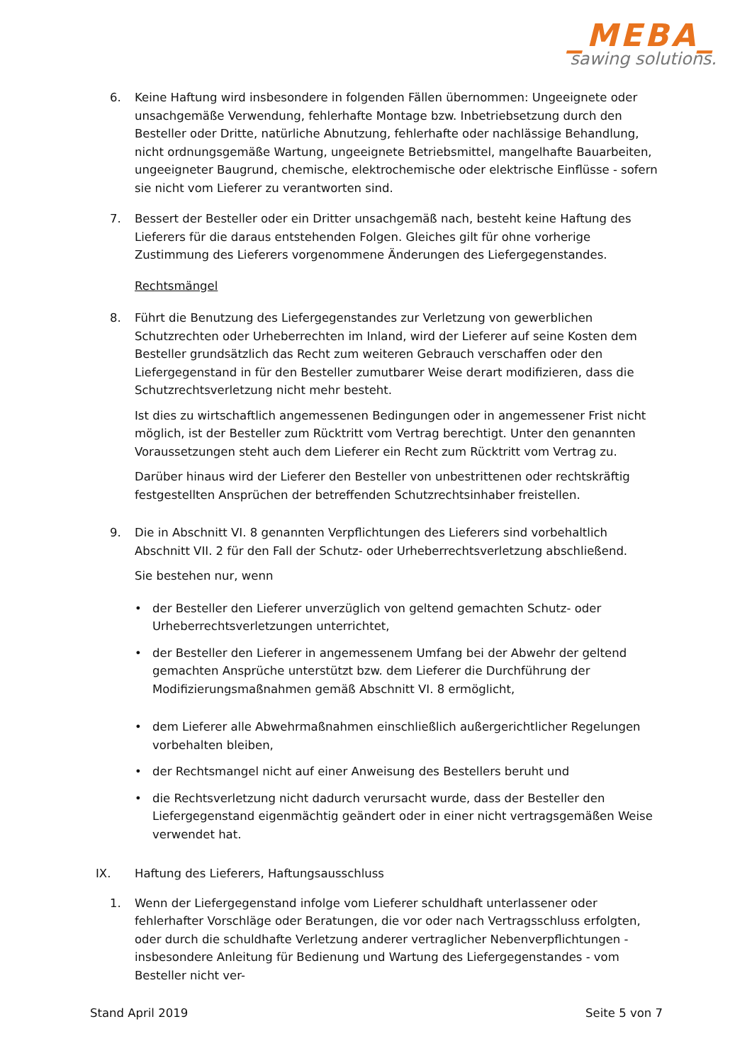_MEBA_
sawing solutions.
6. Keine Haftung wird insbesondere in folgenden Fällen übernommen: Ungeeignete oder unsachgemäße Verwendung, fehlerhafte Montage bzw. Inbetriebsetzung durch den Besteller oder Dritte, natürliche Abnutzung, fehlerhafte oder nachlässige Behandlung, nicht ordnungsgemäße Wartung, ungeeignete Betriebsmittel, mangelhafte Bauarbeiten, ungeeigneter Baugrund, chemische, elektrochemische oder elektrische Einflüsse - sofern sie nicht vom Lieferer zu verantworten sind.
7. Bessert der Besteller oder ein Dritter unsachgemäß nach, besteht keine Haftung des Lieferers für die daraus entstehenden Folgen. Gleiches gilt für ohne vorherige Zustimmung des Lieferers vorgenommene Änderungen des Liefergegenstandes.
Rechtsmängel
8. Führt die Benutzung des Liefergegenstandes zur Verletzung von gewerblichen Schutzrechten oder Urheberrechten im Inland, wird der Lieferer auf seine Kosten dem Besteller grundsätzlich das Recht zum weiteren Gebrauch verschaffen oder den Liefergegenstand in für den Besteller zumutbarer Weise derart modifizieren, dass die Schutzrechtsverletzung nicht mehr besteht.
Ist dies zu wirtschaftlich angemessenen Bedingungen oder in angemessener Frist nicht möglich, ist der Besteller zum Rücktritt vom Vertrag berechtigt. Unter den genannten Voraussetzungen steht auch dem Lieferer ein Recht zum Rücktritt vom Vertrag zu.
Darüber hinaus wird der Lieferer den Besteller von unbestrittenen oder rechtskräftig festgestellten Ansprüchen der betreffenden Schutzrechtsinhaber freistellen.
9. Die in Abschnitt VI. 8 genannten Verpflichtungen des Lieferers sind vorbehaltlich Abschnitt VII. 2 für den Fall der Schutz- oder Urheberrechtsverletzung abschließend.
Sie bestehen nur, wenn
• der Besteller den Lieferer unverzüglich von geltend gemachten Schutz- oder Urheberrechtsverletzungen unterrichtet,
• der Besteller den Lieferer in angemessenem Umfang bei der Abwehr der geltend gemachten Ansprüche unterstützt bzw. dem Lieferer die Durchführung der Modifizierungsmaßnahmen gemäß Abschnitt VI. 8 ermöglicht,
• dem Lieferer alle Abwehrmaßnahmen einschließlich außergerichtlicher Regelungen vorbehalten bleiben,
• der Rechtsmangel nicht auf einer Anweisung des Bestellers beruht und
• die Rechtsverletzung nicht dadurch verursacht wurde, dass der Besteller den Liefergegenstand eigenmächtig geändert oder in einer nicht vertragsgemäßen Weise verwendet hat.
IX. Haftung des Lieferers, Haftungsausschluss
1. Wenn der Liefergegenstand infolge vom Lieferer schuldhaft unterlassener oder fehlerhafter Vorschläge oder Beratungen, die vor oder nach Vertragsschluss erfolgten, oder durch die schuldhafte Verletzung anderer vertraglicher Nebenverpflichtungen - insbesondere Anleitung für Bedienung und Wartung des Liefergegenstandes - vom Besteller nicht ver-
Stand April 2019 Seite 5 von 7